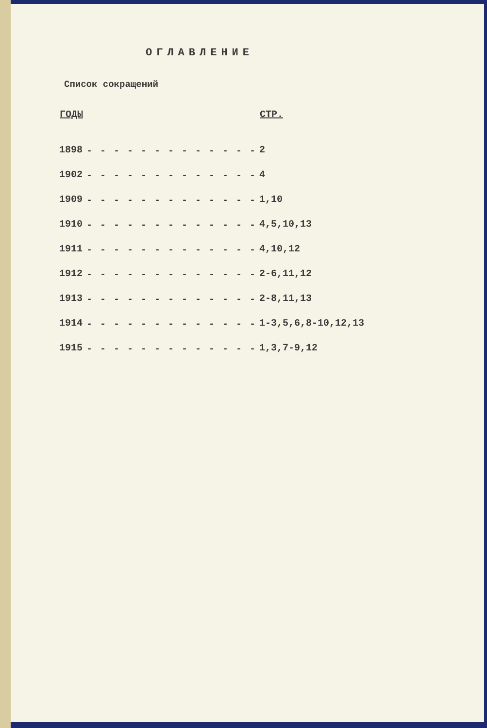ОГЛАВЛЕНИЕ
Список сокращений
| ГОДЫ | | СТР. |
| --- | --- | --- |
| 1898 | - - - - - - - - - - - - - | 2 |
| 1902 | - - - - - - - - - - - - - | 4 |
| 1909 | - - - - - - - - - - - - - | 1,10 |
| 1910 | - - - - - - - - - - - - - | 4,5,10,13 |
| 1911 | - - - - - - - - - - - - - | 4,10,12 |
| 1912 | - - - - - - - - - - - - - | 2-6,11,12 |
| 1913 | - - - - - - - - - - - - - | 2-8,11,13 |
| 1914 | - - - - - - - - - - - - - | 1-3,5,6,8-10,12,13 |
| 1915 | - - - - - - - - - - - - - | 1,3,7-9,12 |